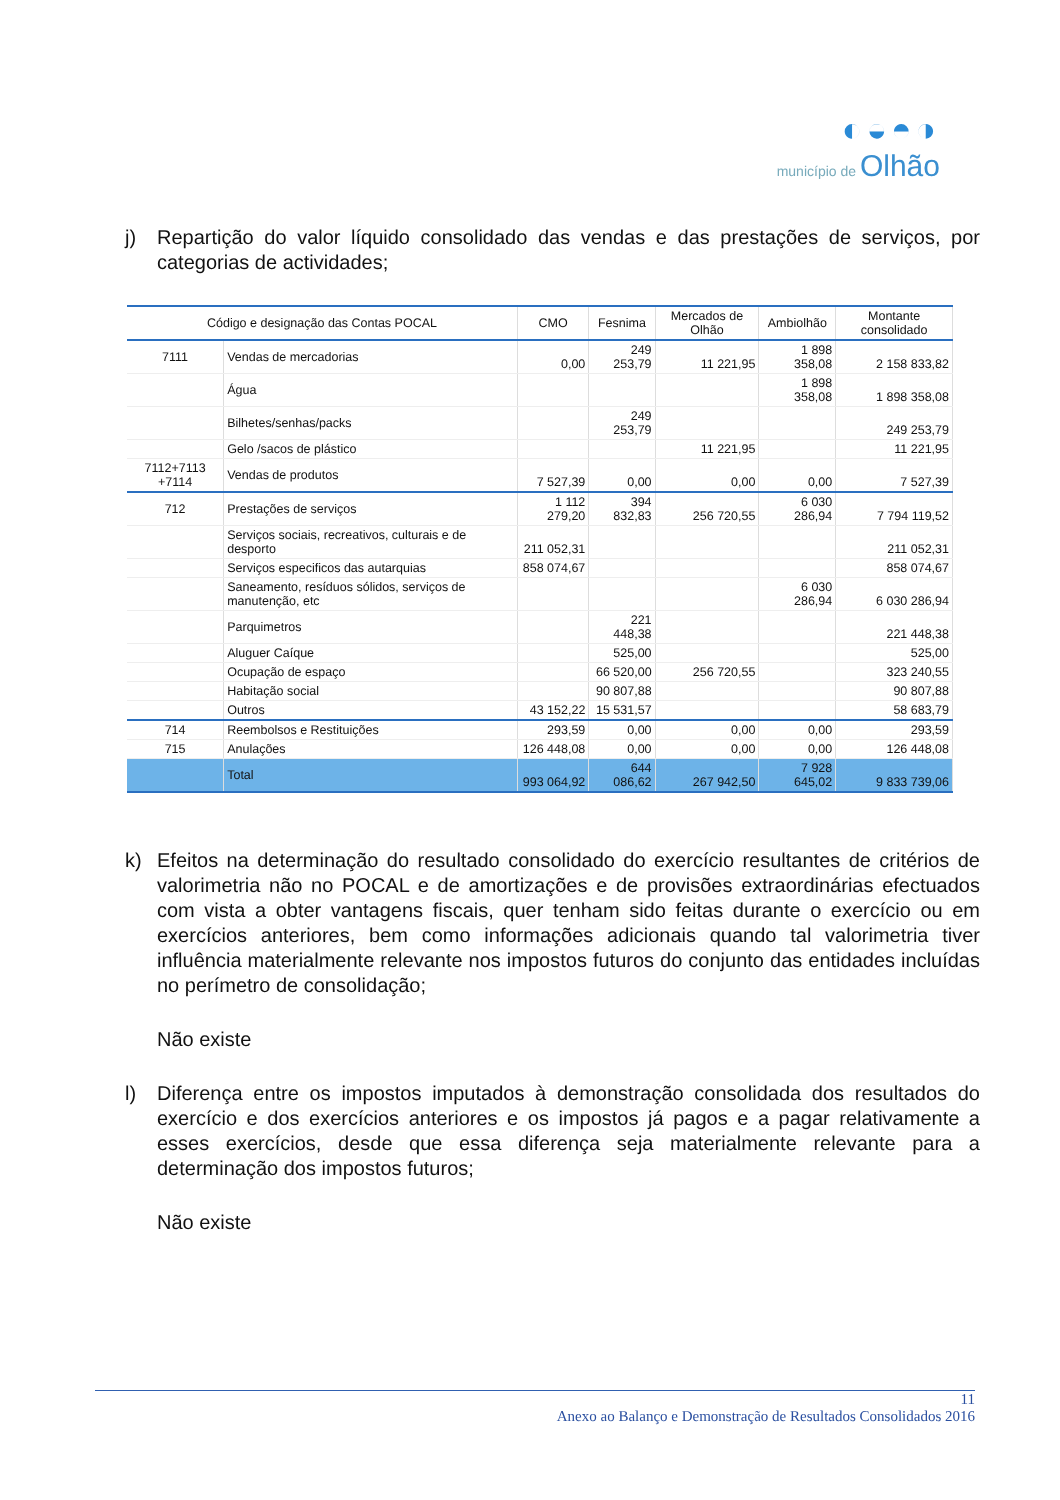◐◒◓◑
município de Olhão
j) Repartição do valor líquido consolidado das vendas e das prestações de serviços, por categorias de actividades;
| Código e designação das Contas POCAL | | CMO | Fesnima | Mercados de Olhão | Ambiolhão | Montante consolidado |
| --- | --- | --- | --- | --- | --- | --- |
| 7111 | Vendas de mercadorias | 0,00 | 249 253,79 | 11 221,95 | 1 898 358,08 | 2 158 833,82 |
| | Água | | | | 1 898 358,08 | 1 898 358,08 |
| | Bilhetes/senhas/packs | | 249 253,79 | | | 249 253,79 |
| | Gelo /sacos de plástico | | | 11 221,95 | | 11 221,95 |
| 7112+7113 +7114 | Vendas de produtos | 7 527,39 | 0,00 | 0,00 | 0,00 | 7 527,39 |
| 712 | Prestações de serviços | 1 112 279,20 | 394 832,83 | 256 720,55 | 6 030 286,94 | 7 794 119,52 |
| | Serviços sociais, recreativos, culturais e de desporto | 211 052,31 | | | | 211 052,31 |
| | Serviços especificos das autarquias | 858 074,67 | | | | 858 074,67 |
| | Saneamento, resíduos sólidos, serviços de manutenção, etc | | | | 6 030 286,94 | 6 030 286,94 |
| | Parquimetros | | 221 448,38 | | | 221 448,38 |
| | Aluguer Caíque | | 525,00 | | | 525,00 |
| | Ocupação de espaço | | 66 520,00 | 256 720,55 | | 323 240,55 |
| | Habitação social | | 90 807,88 | | | 90 807,88 |
| | Outros | 43 152,22 | 15 531,57 | | | 58 683,79 |
| 714 | Reembolsos e Restituições | 293,59 | 0,00 | 0,00 | 0,00 | 293,59 |
| 715 | Anulações | 126 448,08 | 0,00 | 0,00 | 0,00 | 126 448,08 |
| | Total | 993 064,92 | 644 086,62 | 267 942,50 | 7 928 645,02 | 9 833 739,06 |
k) Efeitos na determinação do resultado consolidado do exercício resultantes de critérios de valorimetria não no POCAL e de amortizações e de provisões extraordinárias efectuados com vista a obter vantagens fiscais, quer tenham sido feitas durante o exercício ou em exercícios anteriores, bem como informações adicionais quando tal valorimetria tiver influência materialmente relevante nos impostos futuros do conjunto das entidades incluídas no perímetro de consolidação;
Não existe
l) Diferença entre os impostos imputados à demonstração consolidada dos resultados do exercício e dos exercícios anteriores e os impostos já pagos e a pagar relativamente a esses exercícios, desde que essa diferença seja materialmente relevante para a determinação dos impostos futuros;
Não existe
11
Anexo ao Balanço e Demonstração de Resultados Consolidados 2016